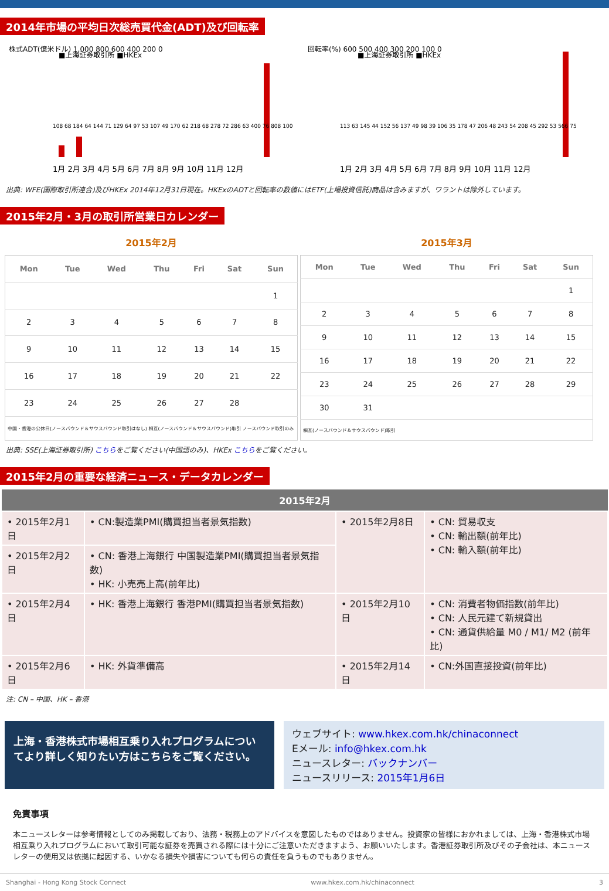2014年市場の平均日次総売買代金(ADT)及び回転率
株式ADT(億米ドル) 1,000 800 600 400 200 0
■上海証券取引所 ■HKEx
1月 2月 3月 4月 5月 6月 7月 8月 9月 10月 11月 12月
108 68 184 64 144 71 129 64 97 53 107 49 170 62 218 68 278 72 286 63 400 76 808 100
回転率(%) 600 500 400 300 200 100 0
■上海証券取引所 ■HKEx
1月 2月 3月 4月 5月 6月 7月 8月 9月 10月 11月 12月
113 63 145 44 152 56 137 49 98 39 106 35 178 47 206 48 243 54 208 45 292 53 566 75
出典: WFE(国際取引所連合)及びHKEx 2014年12月31日現在。HKExのADTと回転率の数値にはETF(上場投資信託)商品は含みますが、ワラントは除外しています。
2015年2月・3月の取引所営業日カレンダー
2015年2月
| Mon | Tue | Wed | Thu | Fri | Sat | Sun |
| --- | --- | --- | --- | --- | --- | --- |
| | | | | | | 1 |
| 2 | 3 | 4 | 5 | 6 | 7 | 8 |
| 9 | 10 | 11 | 12 | 13 | 14 | 15 |
| 16 | 17 | 18 | 19 | 20 | 21 | 22 |
| 23 | 24 | 25 | 26 | 27 | 28 | |
| 中国・香港の公休日(ノースバウンド＆サウスバウンド取引はなし) 相互(ノースバウンド＆サウスバウンド)取引 ノースバウンド取引のみ | | | | | | |
2015年3月
| Mon | Tue | Wed | Thu | Fri | Sat | Sun |
| --- | --- | --- | --- | --- | --- | --- |
| | | | | | | 1 |
| 2 | 3 | 4 | 5 | 6 | 7 | 8 |
| 9 | 10 | 11 | 12 | 13 | 14 | 15 |
| 16 | 17 | 18 | 19 | 20 | 21 | 22 |
| 23 | 24 | 25 | 26 | 27 | 28 | 29 |
| 30 | 31 | | | | | |
| 相互(ノースバウンド＆サウスバウンド)取引 | | | | | | |
出典: SSE(上海証券取引所) こちらをご覧ください(中国語のみ)、HKEx こちらをご覧ください。
2015年2月の重要な経済ニュース・データカレンダー
| 2015年2月 | | | |
| --- | --- | --- | --- |
| • 2015年2月1日 | • CN:製造業PMI(購買担当者景気指数) | • 2015年2月8日 | • CN: 貿易収支 • CN: 輸出額(前年比) • CN: 輸入額(前年比) |
| • 2015年2月2日 | • CN: 香港上海銀行 中国製造業PMI(購買担当者景気指数) • HK: 小売売上高(前年比) | | |
| • 2015年2月4日 | • HK: 香港上海銀行 香港PMI(購買担当者景気指数) | • 2015年2月10日 | • CN: 消費者物価指数(前年比) • CN: 人民元建て新規貸出 • CN: 通貨供給量 M0 / M1/ M2 (前年比) |
| • 2015年2月6日 | • HK: 外貨準備高 | • 2015年2月14日 | • CN:外国直接投資(前年比) |
注: CN – 中国、HK – 香港
上海・香港株式市場相互乗り入れプログラムについてより詳しく知りたい方はこちらをご覧ください。
ウェブサイト: www.hkex.com.hk/chinaconnect
Eメール: info@hkex.com.hk
ニュースレター: バックナンバー
ニュースリリース: 2015年1月6日
免責事項
本ニュースレターは参考情報としてのみ掲載しており、法務・税務上のアドバイスを意図したものではありません。投資家の皆様におかれましては、上海・香港株式市場相互乗り入れプログラムにおいて取引可能な証券を売買される際には十分にご注意いただきますよう、お願いいたします。香港証券取引所及びその子会社は、本ニュースレターの使用又は依拠に起因する、いかなる損失や損害についても何らの責任を負うものでもありません。
Shanghai - Hong Kong Stock Connect www.hkex.com.hk/chinaconnect 3